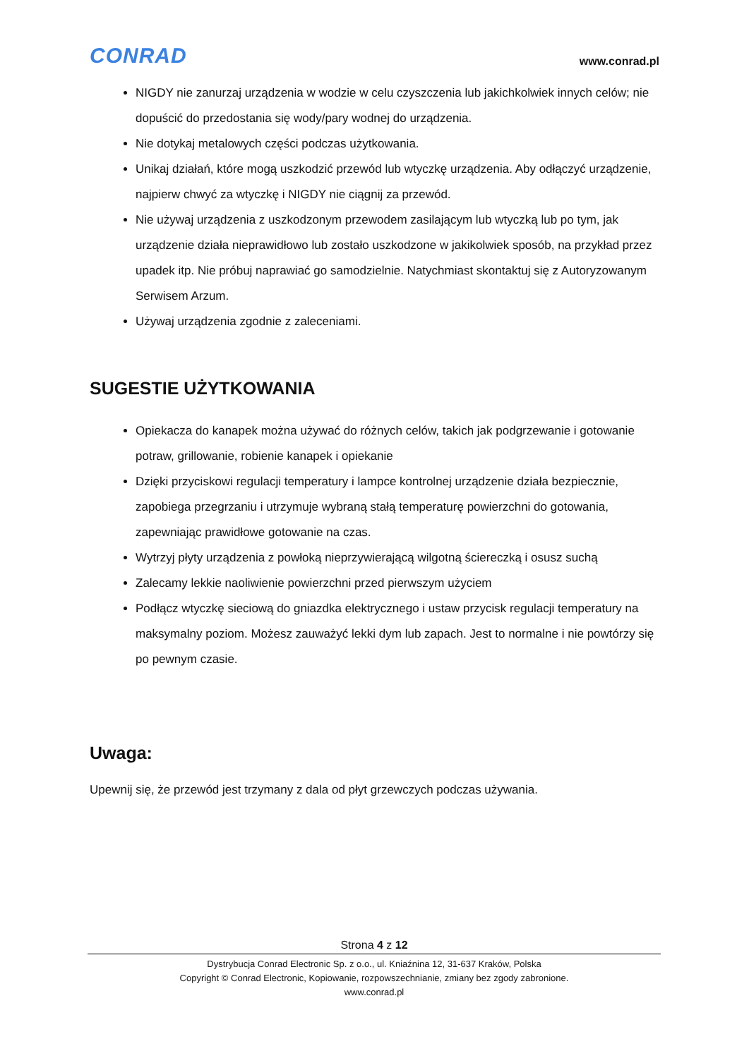CONRAD
www.conrad.pl
NIGDY nie zanurzaj urządzenia w wodzie w celu czyszczenia lub jakichkolwiek innych celów; nie dopuścić do przedostania się wody/pary wodnej do urządzenia.
Nie dotykaj metalowych części podczas użytkowania.
Unikaj działań, które mogą uszkodzić przewód lub wtyczkę urządzenia. Aby odłączyć urządzenie, najpierw chwyć za wtyczkę i NIGDY nie ciągnij za przewód.
Nie używaj urządzenia z uszkodzonym przewodem zasilającym lub wtyczką lub po tym, jak urządzenie działa nieprawidłowo lub zostało uszkodzone w jakikolwiek sposób, na przykład przez upadek itp. Nie próbuj naprawiać go samodzielnie. Natychmiast skontaktuj się z Autoryzowanym Serwisem Arzum.
Używaj urządzenia zgodnie z zaleceniami.
SUGESTIE UŻYTKOWANIA
Opiekacza do kanapek można używać do różnych celów, takich jak podgrzewanie i gotowanie potraw, grillowanie, robienie kanapek i opiekanie
Dzięki przyciskowi regulacji temperatury i lampce kontrolnej urządzenie działa bezpiecznie, zapobiega przegrzaniu i utrzymuje wybraną stałą temperaturę powierzchni do gotowania, zapewniając prawidłowe gotowanie na czas.
Wytrzyj płyty urządzenia z powłoką nieprzywierającą wilgotną ściereczką i osusz suchą
Zalecamy lekkie naoliwienie powierzchni przed pierwszym użyciem
Podłącz wtyczkę sieciową do gniazdka elektrycznego i ustaw przycisk regulacji temperatury na maksymalny poziom. Możesz zauważyć lekki dym lub zapach. Jest to normalne i nie powtórzy się po pewnym czasie.
Uwaga:
Upewnij się, że przewód jest trzymany z dala od płyt grzewczych podczas używania.
Strona 4 z 12
Dystrybucja Conrad Electronic Sp. z o.o., ul. Kniaźnina 12, 31-637 Kraków, Polska
Copyright © Conrad Electronic, Kopiowanie, rozpowszechnianie, zmiany bez zgody zabronione.
www.conrad.pl